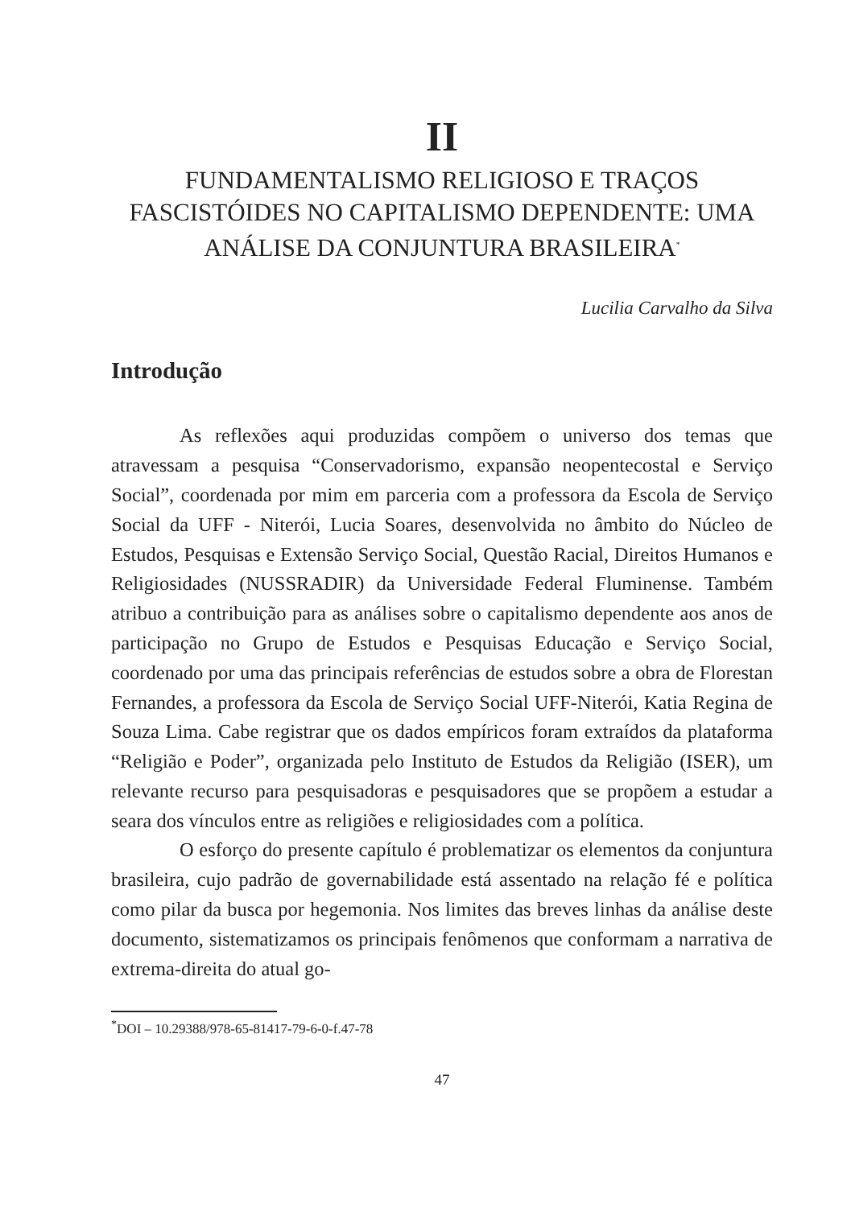II
FUNDAMENTALISMO RELIGIOSO E TRAÇOS FASCISTÓIDES NO CAPITALISMO DEPENDENTE: UMA ANÁLISE DA CONJUNTURA BRASILEIRA<sup>*</sup>
Lucilia Carvalho da Silva
Introdução
As reflexões aqui produzidas compõem o universo dos temas que atravessam a pesquisa “Conservadorismo, expansão neopentecostal e Serviço Social”, coordenada por mim em parceria com a professora da Escola de Serviço Social da UFF - Niterói, Lucia Soares, desenvolvida no âmbito do Núcleo de Estudos, Pesquisas e Extensão Serviço Social, Questão Racial, Direitos Humanos e Religiosidades (NUSSRADIR) da Universidade Federal Fluminense. Também atribuo a contribuição para as análises sobre o capitalismo dependente aos anos de participação no Grupo de Estudos e Pesquisas Educação e Serviço Social, coordenado por uma das principais referências de estudos sobre a obra de Florestan Fernandes, a professora da Escola de Serviço Social UFF-Niterói, Katia Regina de Souza Lima. Cabe registrar que os dados empíricos foram extraídos da plataforma “Religião e Poder”, organizada pelo Instituto de Estudos da Religião (ISER), um relevante recurso para pesquisadoras e pesquisadores que se propõem a estudar a seara dos vínculos entre as religiões e religiosidades com a política.
O esforço do presente capítulo é problematizar os elementos da conjuntura brasileira, cujo padrão de governabilidade está assentado na relação fé e política como pilar da busca por hegemonia. Nos limites das breves linhas da análise deste documento, sistematizamos os principais fenômenos que conformam a narrativa de extrema-direita do atual go-
<sup>*</sup> DOI – 10.29388/978-65-81417-79-6-0-f.47-78
47